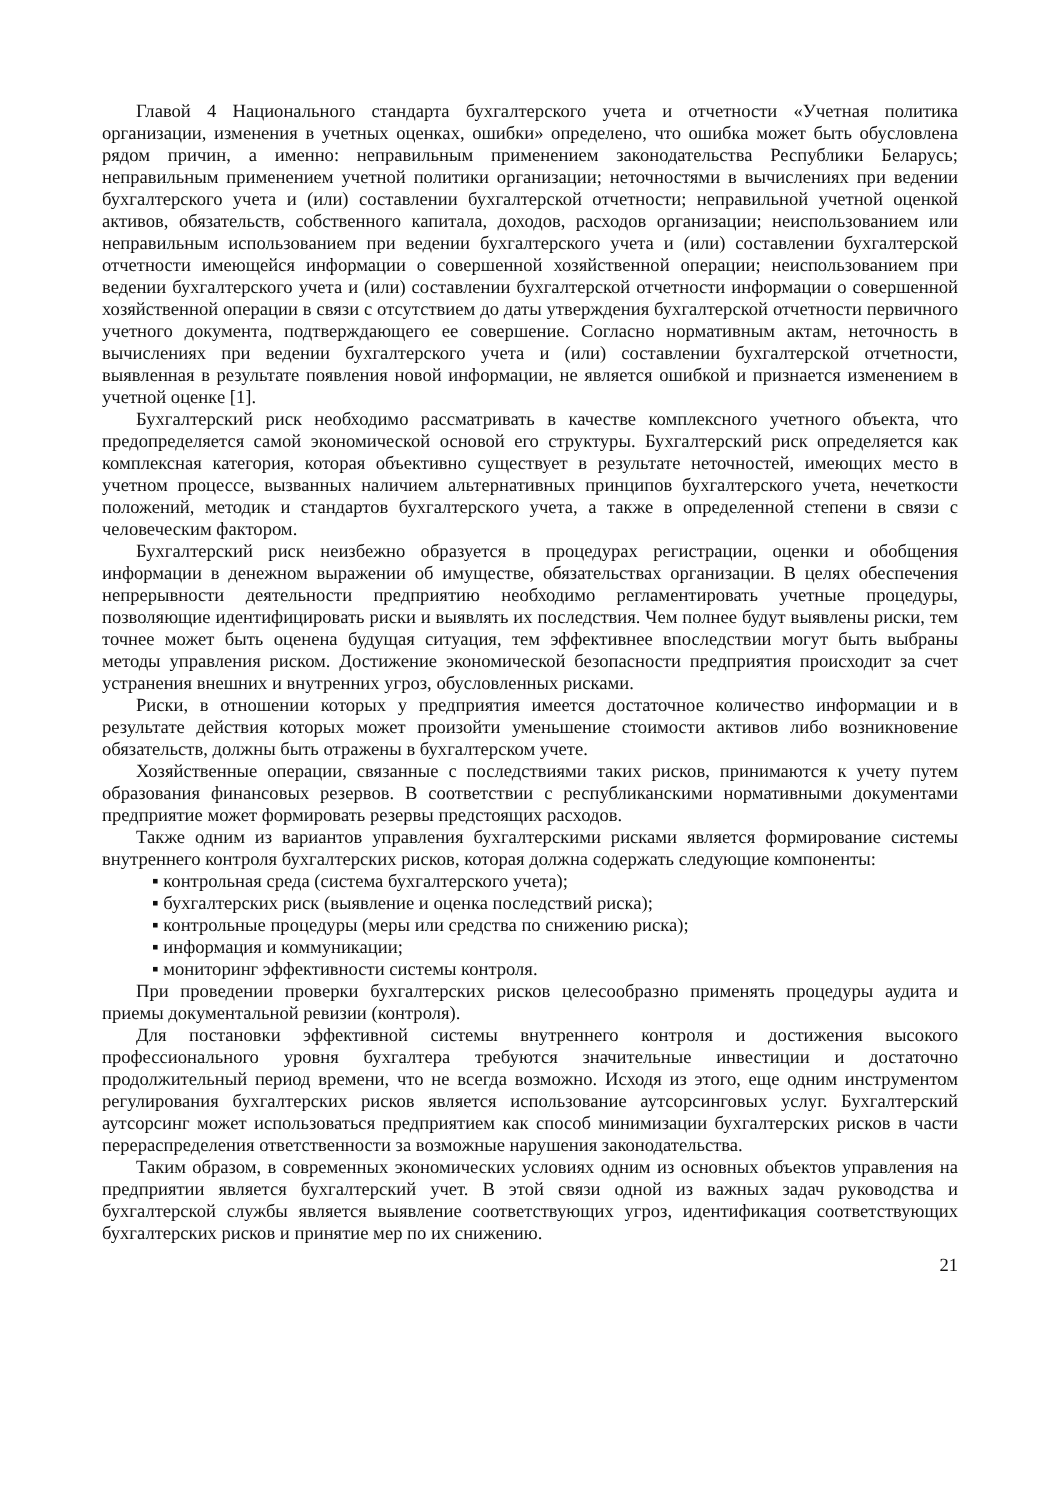Главой 4 Национального стандарта бухгалтерского учета и отчетности «Учетная политика организации, изменения в учетных оценках, ошибки» определено, что ошибка может быть обусловлена рядом причин, а именно: неправильным применением законодательства Республики Беларусь; неправильным применением учетной политики организации; неточностями в вычислениях при ведении бухгалтерского учета и (или) составлении бухгалтерской отчетности; неправильной учетной оценкой активов, обязательств, собственного капитала, доходов, расходов организации; неиспользованием или неправильным использованием при ведении бухгалтерского учета и (или) составлении бухгалтерской отчетности имеющейся информации о совершенной хозяйственной операции; неиспользованием при ведении бухгалтерского учета и (или) составлении бухгалтерской отчетности информации о совершенной хозяйственной операции в связи с отсутствием до даты утверждения бухгалтерской отчетности первичного учетного документа, подтверждающего ее совершение. Согласно нормативным актам, неточность в вычислениях при ведении бухгалтерского учета и (или) составлении бухгалтерской отчетности, выявленная в результате появления новой информации, не является ошибкой и признается изменением в учетной оценке [1].
Бухгалтерский риск необходимо рассматривать в качестве комплексного учетного объекта, что предопределяется самой экономической основой его структуры. Бухгалтерский риск определяется как комплексная категория, которая объективно существует в результате неточностей, имеющих место в учетном процессе, вызванных наличием альтернативных принципов бухгалтерского учета, нечеткости положений, методик и стандартов бухгалтерского учета, а также в определенной степени в связи с человеческим фактором.
Бухгалтерский риск неизбежно образуется в процедурах регистрации, оценки и обобщения информации в денежном выражении об имуществе, обязательствах организации. В целях обеспечения непрерывности деятельности предприятию необходимо регламентировать учетные процедуры, позволяющие идентифицировать риски и выявлять их последствия. Чем полнее будут выявлены риски, тем точнее может быть оценена будущая ситуация, тем эффективнее впоследствии могут быть выбраны методы управления риском. Достижение экономической безопасности предприятия происходит за счет устранения внешних и внутренних угроз, обусловленных рисками.
Риски, в отношении которых у предприятия имеется достаточное количество информации и в результате действия которых может произойти уменьшение стоимости активов либо возникновение обязательств, должны быть отражены в бухгалтерском учете.
Хозяйственные операции, связанные с последствиями таких рисков, принимаются к учету путем образования финансовых резервов. В соответствии с республиканскими нормативными документами предприятие может формировать резервы предстоящих расходов.
Также одним из вариантов управления бухгалтерскими рисками является формирование системы внутреннего контроля бухгалтерских рисков, которая должна содержать следующие компоненты:
▪ контрольная среда (система бухгалтерского учета);
▪ бухгалтерских риск (выявление и оценка последствий риска);
▪ контрольные процедуры (меры или средства по снижению риска);
▪ информация и коммуникации;
▪ мониторинг эффективности системы контроля.
При проведении проверки бухгалтерских рисков целесообразно применять процедуры аудита и приемы документальной ревизии (контроля).
Для постановки эффективной системы внутреннего контроля и достижения высокого профессионального уровня бухгалтера требуются значительные инвестиции и достаточно продолжительный период времени, что не всегда возможно. Исходя из этого, еще одним инструментом регулирования бухгалтерских рисков является использование аутсорсинговых услуг. Бухгалтерский аутсорсинг может использоваться предприятием как способ минимизации бухгалтерских рисков в части перераспределения ответственности за возможные нарушения законодательства.
Таким образом, в современных экономических условиях одним из основных объектов управления на предприятии является бухгалтерский учет. В этой связи одной из важных задач руководства и бухгалтерской службы является выявление соответствующих угроз, идентификация соответствующих бухгалтерских рисков и принятие мер по их снижению.
21